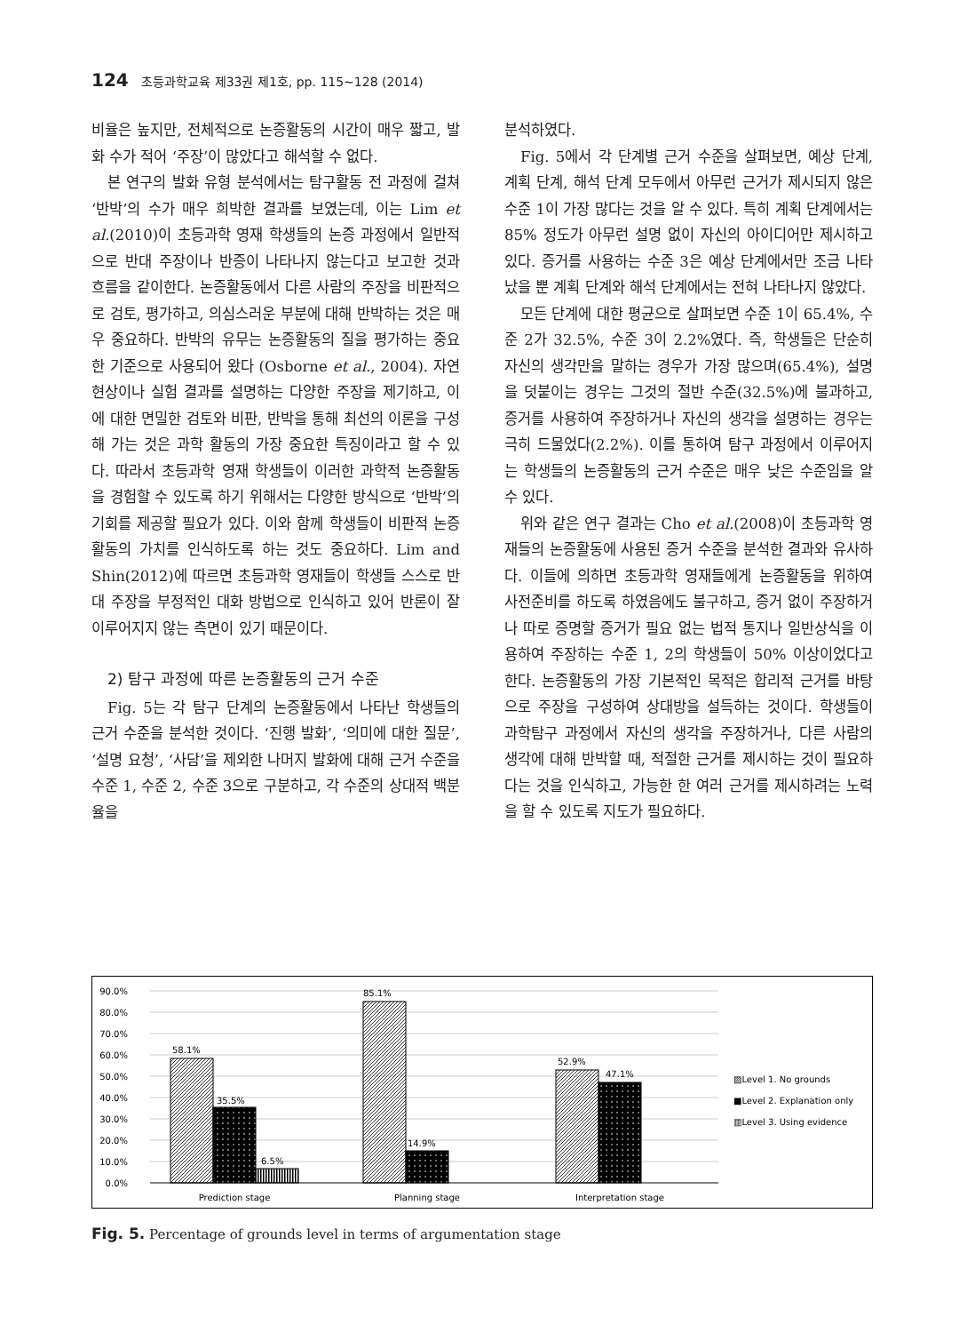124 초등과학교육 제33권 제1호, pp. 115∼128 (2014)
비율은 높지만, 전체적으로 논증활동의 시간이 매우 짧고, 발화 수가 적어 ‘주장’이 많았다고 해석할 수 없다.
본 연구의 발화 유형 분석에서는 탐구활동 전 과정에 걸쳐 ‘반박’의 수가 매우 희박한 결과를 보였는데, 이는 Lim et al.(2010)이 초등과학 영재 학생들의 논증 과정에서 일반적으로 반대 주장이나 반증이 나타나지 않는다고 보고한 것과 흐름을 같이한다. 논증활동에서 다른 사람의 주장을 비판적으로 검토, 평가하고, 의심스러운 부분에 대해 반박하는 것은 매우 중요하다. 반박의 유무는 논증활동의 질을 평가하는 중요한 기준으로 사용되어 왔다 (Osborne et al., 2004). 자연 현상이나 실험 결과를 설명하는 다양한 주장을 제기하고, 이에 대한 면밀한 검토와 비판, 반박을 통해 최선의 이론을 구성해 가는 것은 과학 활동의 가장 중요한 특징이라고 할 수 있다. 따라서 초등과학 영재 학생들이 이러한 과학적 논증활동을 경험할 수 있도록 하기 위해서는 다양한 방식으로 ‘반박’의 기회를 제공할 필요가 있다. 이와 함께 학생들이 비판적 논증활동의 가치를 인식하도록 하는 것도 중요하다. Lim and Shin(2012)에 따르면 초등과학 영재들이 학생들 스스로 반대 주장을 부정적인 대화 방법으로 인식하고 있어 반론이 잘 이루어지지 않는 측면이 있기 때문이다.
2) 탐구 과정에 따른 논증활동의 근거 수준
Fig. 5는 각 탐구 단계의 논증활동에서 나타난 학생들의 근거 수준을 분석한 것이다. ‘진행 발화’, ‘의미에 대한 질문’, ‘설명 요청’, ‘사담’을 제외한 나머지 발화에 대해 근거 수준을 수준 1, 수준 2, 수준 3으로 구분하고, 각 수준의 상대적 백분율을
분석하였다.
Fig. 5에서 각 단계별 근거 수준을 살펴보면, 예상 단계, 계획 단계, 해석 단계 모두에서 아무런 근거가 제시되지 않은 수준 1이 가장 많다는 것을 알 수 있다. 특히 계획 단계에서는 85% 정도가 아무런 설명 없이 자신의 아이디어만 제시하고 있다. 증거를 사용하는 수준 3은 예상 단계에서만 조금 나타났을 뿐 계획 단계와 해석 단계에서는 전혀 나타나지 않았다.
모든 단계에 대한 평균으로 살펴보면 수준 1이 65.4%, 수준 2가 32.5%, 수준 3이 2.2%였다. 즉, 학생들은 단순히 자신의 생각만을 말하는 경우가 가장 많으며(65.4%), 설명을 덧붙이는 경우는 그것의 절반 수준(32.5%)에 불과하고, 증거를 사용하여 주장하거나 자신의 생각을 설명하는 경우는 극히 드물었다(2.2%). 이를 통하여 탐구 과정에서 이루어지는 학생들의 논증활동의 근거 수준은 매우 낮은 수준임을 알 수 있다.
위와 같은 연구 결과는 Cho et al.(2008)이 초등과학 영재들의 논증활동에 사용된 증거 수준을 분석한 결과와 유사하다. 이들에 의하면 초등과학 영재들에게 논증활동을 위하여 사전준비를 하도록 하였음에도 불구하고, 증거 없이 주장하거나 따로 증명할 증거가 필요 없는 법적 통지나 일반상식을 이용하여 주장하는 수준 1, 2의 학생들이 50% 이상이었다고 한다. 논증활동의 가장 기본적인 목적은 합리적 근거를 바탕으로 주장을 구성하여 상대방을 설득하는 것이다. 학생들이 과학탐구 과정에서 자신의 생각을 주장하거나, 다른 사람의 생각에 대해 반박할 때, 적절한 근거를 제시하는 것이 필요하다는 것을 인식하고, 가능한 한 여러 근거를 제시하려는 노력을 할 수 있도록 지도가 필요하다.
90.0%
80.0%
70.0%
60.0%
50.0%
40.0%
30.0%
20.0%
10.0%
0.0%
58.1%
35.5%
6.5%
85.1%
14.9%
52.9%
47.1%
Prediction stage
Planning stage
Interpretation stage
▨Level 1. No grounds
■Level 2. Explanation only
▥Level 3. Using evidence
Fig. 5. Percentage of grounds level in terms of argumentation stage